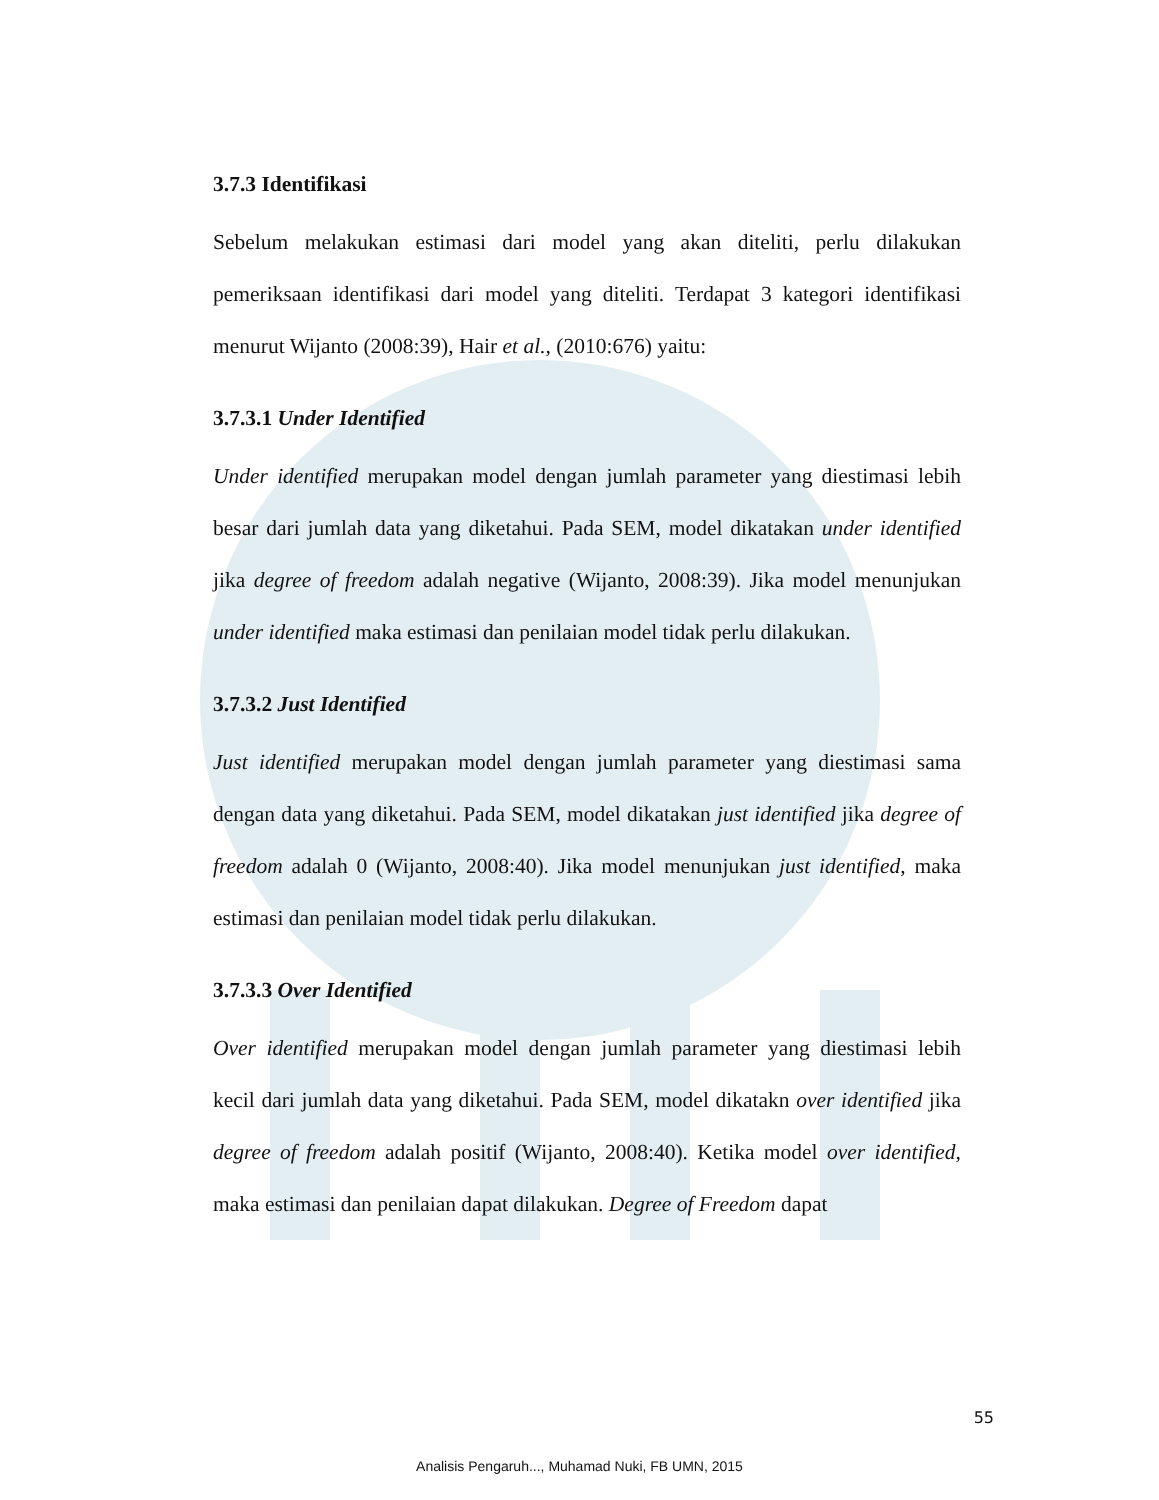3.7.3 Identifikasi
Sebelum melakukan estimasi dari model yang akan diteliti, perlu dilakukan pemeriksaan identifikasi dari model yang diteliti. Terdapat 3 kategori identifikasi menurut Wijanto (2008:39), Hair et al., (2010:676) yaitu:
3.7.3.1 Under Identified
Under identified merupakan model dengan jumlah parameter yang diestimasi lebih besar dari jumlah data yang diketahui. Pada SEM, model dikatakan under identified jika degree of freedom adalah negative (Wijanto, 2008:39). Jika model menunjukan under identified maka estimasi dan penilaian model tidak perlu dilakukan.
3.7.3.2 Just Identified
Just identified merupakan model dengan jumlah parameter yang diestimasi sama dengan data yang diketahui. Pada SEM, model dikatakan just identified jika degree of freedom adalah 0 (Wijanto, 2008:40). Jika model menunjukan just identified, maka estimasi dan penilaian model tidak perlu dilakukan.
3.7.3.3 Over Identified
Over identified merupakan model dengan jumlah parameter yang diestimasi lebih kecil dari jumlah data yang diketahui. Pada SEM, model dikatakn over identified jika degree of freedom adalah positif (Wijanto, 2008:40). Ketika model over identified, maka estimasi dan penilaian dapat dilakukan. Degree of Freedom dapat
55
Analisis Pengaruh..., Muhamad Nuki, FB UMN, 2015